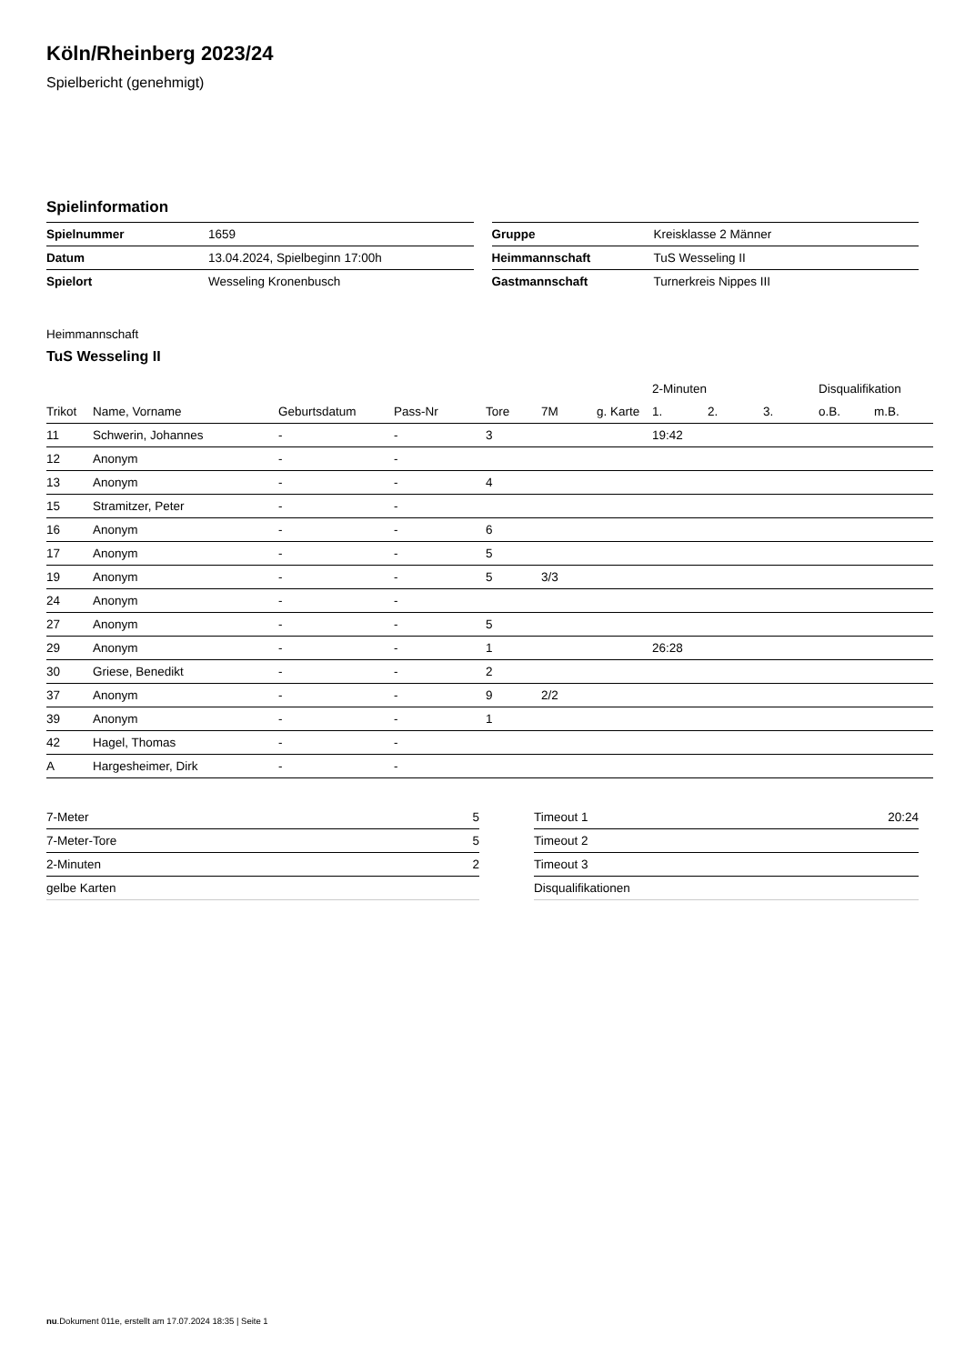Köln/Rheinberg 2023/24
Spielbericht (genehmigt)
Spielinformation
| Spielnummer | 1659 |
| Datum | 13.04.2024, Spielbeginn 17:00h |
| Spielort | Wesseling Kronenbusch |
| Gruppe | Kreisklasse 2 Männer |
| Heimmannschaft | TuS Wesseling II |
| Gastmannschaft | Turnerkreis Nippes III |
Heimmannschaft
TuS Wesseling II
| | | | | | | | 2-Minuten | | | Disqualifikation | |
| --- | --- | --- | --- | --- | --- | --- | --- | --- | --- | --- | --- |
| Trikot | Name, Vorname | Geburtsdatum | Pass-Nr | Tore | 7M | g. Karte | 1. | 2. | 3. | o.B. | m.B. |
| 11 | Schwerin, Johannes | - | - | 3 | | | 19:42 | | | | |
| 12 | Anonym | - | - | | | | | | | | |
| 13 | Anonym | - | - | 4 | | | | | | | |
| 15 | Stramitzer, Peter | - | - | | | | | | | | |
| 16 | Anonym | - | - | 6 | | | | | | | |
| 17 | Anonym | - | - | 5 | | | | | | | |
| 19 | Anonym | - | - | 5 | 3/3 | | | | | | |
| 24 | Anonym | - | - | | | | | | | | |
| 27 | Anonym | - | - | 5 | | | | | | | |
| 29 | Anonym | - | - | 1 | | | 26:28 | | | | |
| 30 | Griese, Benedikt | - | - | 2 | | | | | | | |
| 37 | Anonym | - | - | 9 | 2/2 | | | | | | |
| 39 | Anonym | - | - | 1 | | | | | | | |
| 42 | Hagel, Thomas | - | - | | | | | | | | |
| A | Hargesheimer, Dirk | - | - | | | | | | | | |
| 7-Meter | 5 |
| 7-Meter-Tore | 5 |
| 2-Minuten | 2 |
| gelbe Karten | |
| Timeout 1 | 20:24 |
| Timeout 2 | |
| Timeout 3 | |
| Disqualifikationen | |
nu.Dokument 011e, erstellt am 17.07.2024 18:35 | Seite 1